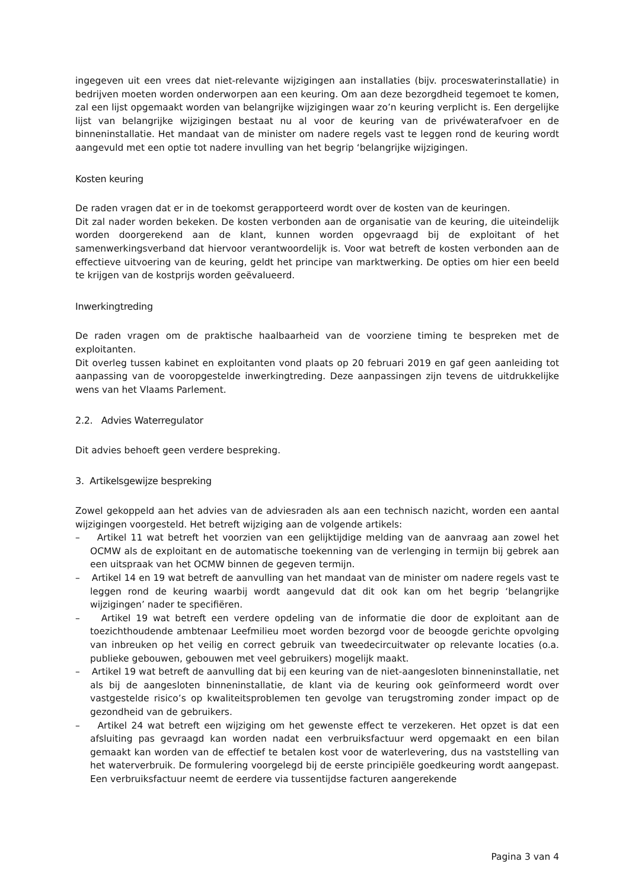ingegeven uit een vrees dat niet-relevante wijzigingen aan installaties (bijv. proceswaterinstallatie) in bedrijven moeten worden onderworpen aan een keuring. Om aan deze bezorgdheid tegemoet te komen, zal een lijst opgemaakt worden van belangrijke wijzigingen waar zo’n keuring verplicht is. Een dergelijke lijst van belangrijke wijzigingen bestaat nu al voor de keuring van de privéwaterafvoer en de binneninstallatie. Het mandaat van de minister om nadere regels vast te leggen rond de keuring wordt aangevuld met een optie tot nadere invulling van het begrip ‘belangrijke wijzigingen.
Kosten keuring
De raden vragen dat er in de toekomst gerapporteerd wordt over de kosten van de keuringen.
Dit zal nader worden bekeken. De kosten verbonden aan de organisatie van de keuring, die uiteindelijk worden doorgerekend aan de klant, kunnen worden opgevraagd bij de exploitant of het samenwerkingsverband dat hiervoor verantwoordelijk is. Voor wat betreft de kosten verbonden aan de effectieve uitvoering van de keuring, geldt het principe van marktwerking. De opties om hier een beeld te krijgen van de kostprijs worden geëvalueerd.
Inwerkingtreding
De raden vragen om de praktische haalbaarheid van de voorziene timing te bespreken met de exploitanten.
Dit overleg tussen kabinet en exploitanten vond plaats op 20 februari 2019 en gaf geen aanleiding tot aanpassing van de vooropgestelde inwerkingtreding. Deze aanpassingen zijn tevens de uitdrukkelijke wens van het Vlaams Parlement.
2.2. Advies Waterregulator
Dit advies behoeft geen verdere bespreking.
3. Artikelsgewijze bespreking
Zowel gekoppeld aan het advies van de adviesraden als aan een technisch nazicht, worden een aantal wijzigingen voorgesteld. Het betreft wijziging aan de volgende artikels:
– Artikel 11 wat betreft het voorzien van een gelijktijdige melding van de aanvraag aan zowel het OCMW als de exploitant en de automatische toekenning van de verlenging in termijn bij gebrek aan een uitspraak van het OCMW binnen de gegeven termijn.
– Artikel 14 en 19 wat betreft de aanvulling van het mandaat van de minister om nadere regels vast te leggen rond de keuring waarbij wordt aangevuld dat dit ook kan om het begrip ‘belangrijke wijzigingen’ nader te specifiëren.
– Artikel 19 wat betreft een verdere opdeling van de informatie die door de exploitant aan de toezichthoudende ambtenaar Leefmilieu moet worden bezorgd voor de beoogde gerichte opvolging van inbreuken op het veilig en correct gebruik van tweedecircuitwater op relevante locaties (o.a. publieke gebouwen, gebouwen met veel gebruikers) mogelijk maakt.
– Artikel 19 wat betreft de aanvulling dat bij een keuring van de niet-aangesloten binneninstallatie, net als bij de aangesloten binneninstallatie, de klant via de keuring ook geïnformeerd wordt over vastgestelde risico’s op kwaliteitsproblemen ten gevolge van terugstroming zonder impact op de gezondheid van de gebruikers.
– Artikel 24 wat betreft een wijziging om het gewenste effect te verzekeren. Het opzet is dat een afsluiting pas gevraagd kan worden nadat een verbruiksfactuur werd opgemaakt en een bilan gemaakt kan worden van de effectief te betalen kost voor de waterlevering, dus na vaststelling van het waterverbruik. De formulering voorgelegd bij de eerste principiële goedkeuring wordt aangepast. Een verbruiksfactuur neemt de eerdere via tussentijdse facturen aangerekende
Pagina 3 van 4